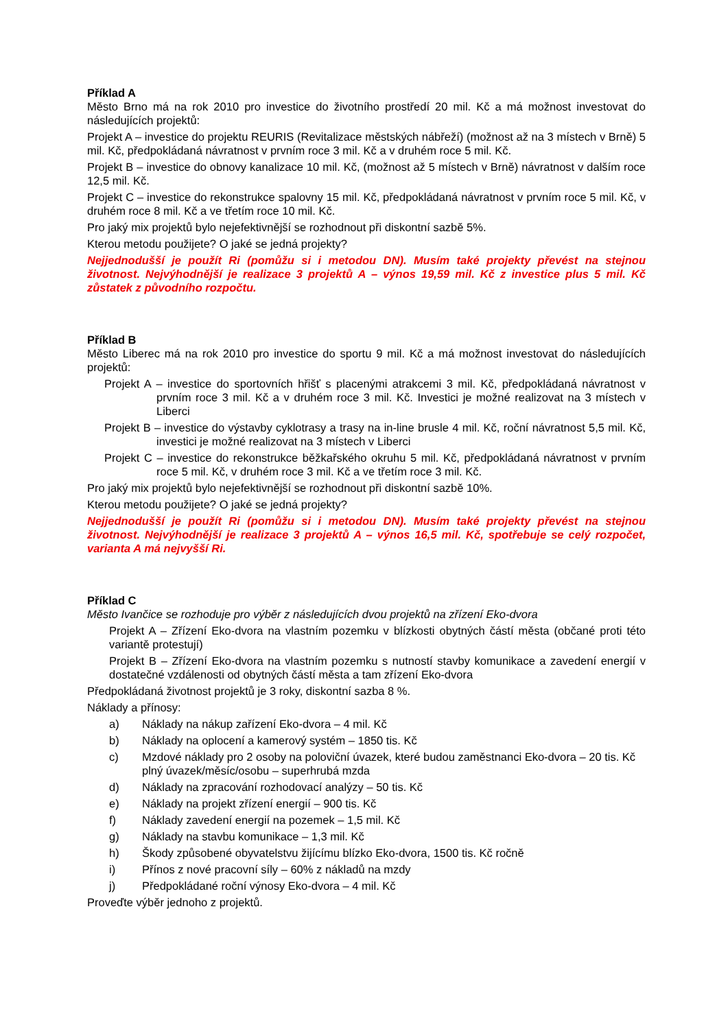Příklad A
Město Brno má na rok 2010 pro investice do životního prostředí 20 mil. Kč a má možnost investovat do následujících projektů:
Projekt A – investice do projektu REURIS (Revitalizace městských nábřeží) (možnost až na 3 místech v Brně) 5 mil. Kč, předpokládaná návratnost v prvním roce 3 mil. Kč a v druhém roce 5 mil. Kč.
Projekt B – investice do obnovy kanalizace 10 mil. Kč, (možnost až 5 místech v Brně) návratnost v dalším roce 12,5 mil. Kč.
Projekt C – investice do rekonstrukce spalovny 15 mil. Kč, předpokládaná návratnost v prvním roce 5 mil. Kč, v druhém roce 8 mil. Kč a ve třetím roce 10 mil. Kč.
Pro jaký mix projektů bylo nejefektivnější se rozhodnout při diskontní sazbě 5%.
Kterou metodu použijete? O jaké se jedná projekty?
Nejjednodušší je použít Ri (pomůžu si i metodou DN). Musím také projekty převést na stejnou životnost. Nejvýhodnější je realizace 3 projektů A – výnos 19,59 mil. Kč z investice plus 5 mil. Kč zůstatek z původního rozpočtu.
Příklad B
Město Liberec má na rok 2010 pro investice do sportu 9 mil. Kč a má možnost investovat do následujících projektů:
Projekt A – investice do sportovních hřišť s placenými atrakcemi 3 mil. Kč, předpokládaná návratnost v prvním roce 3 mil. Kč a v druhém roce 3 mil. Kč. Investici je možné realizovat na 3 místech v Liberci
Projekt B – investice do výstavby cyklotrasy a trasy na in-line brusle 4 mil. Kč, roční návratnost 5,5 mil. Kč, investici je možné realizovat na 3 místech v Liberci
Projekt C – investice do rekonstrukce běžkařského okruhu 5 mil. Kč, předpokládaná návratnost v prvním roce 5 mil. Kč, v druhém roce 3 mil. Kč a ve třetím roce 3 mil. Kč.
Pro jaký mix projektů bylo nejefektivnější se rozhodnout při diskontní sazbě 10%.
Kterou metodu použijete? O jaké se jedná projekty?
Nejjednodušší je použít Ri (pomůžu si i metodou DN). Musím také projekty převést na stejnou životnost. Nejvýhodnější je realizace 3 projektů A – výnos 16,5 mil. Kč, spotřebuje se celý rozpočet, varianta A má nejvyšší Ri.
Příklad C
Město Ivančice se rozhoduje pro výběr z následujících dvou projektů na zřízení Eko-dvora
Projekt A – Zřízení Eko-dvora na vlastním pozemku v blízkosti obytných částí města (občané proti této variantě protestují)
Projekt B – Zřízení Eko-dvora na vlastním pozemku s nutností stavby komunikace a zavedení energií v dostatečné vzdálenosti od obytných částí města a tam zřízení Eko-dvora
Předpokládaná životnost projektů je 3 roky, diskontní sazba 8 %.
Náklady a přínosy:
a) Náklady na nákup zařízení Eko-dvora – 4 mil. Kč
b) Náklady na oplocení a kamerový systém – 1850 tis. Kč
c) Mzdové náklady pro 2 osoby na poloviční úvazek, které budou zaměstnanci Eko-dvora – 20 tis. Kč plný úvazek/měsíc/osobu – superhrubá mzda
d) Náklady na zpracování rozhodovací analýzy – 50 tis. Kč
e) Náklady na projekt zřízení energií – 900 tis. Kč
f) Náklady zavedení energií na pozemek – 1,5 mil. Kč
g) Náklady na stavbu komunikace – 1,3 mil. Kč
h) Škody způsobené obyvatelstvu žijícímu blízko Eko-dvora, 1500 tis. Kč ročně
i) Přínos z nové pracovní síly – 60% z nákladů na mzdy
j) Předpokládané roční výnosy Eko-dvora – 4 mil. Kč
Proveďte výběr jednoho z projektů.